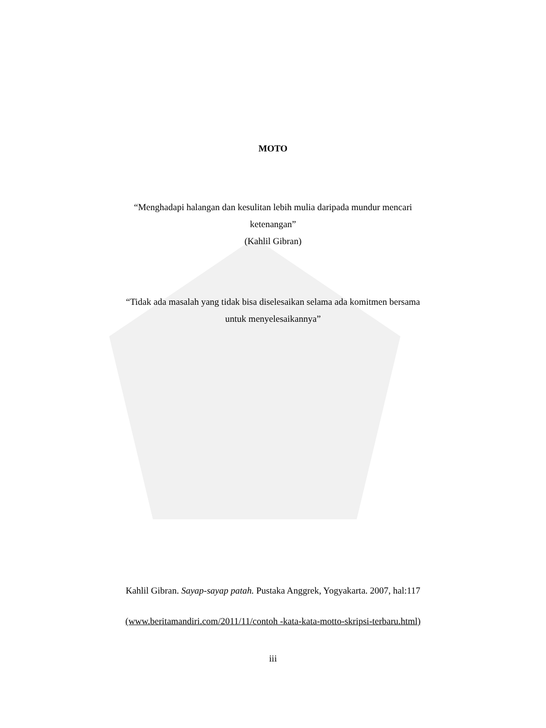MOTO
“Menghadapi halangan dan kesulitan lebih mulia daripada mundur mencari
ketenangan”
(Kahlil Gibran)
“Tidak ada masalah yang tidak bisa diselesaikan selama ada komitmen bersama
untuk menyelesaikannya”
Kahlil Gibran. Sayap-sayap patah. Pustaka Anggrek, Yogyakarta. 2007, hal:117
(www.beritamandiri.com/2011/11/contoh -kata-kata-motto-skripsi-terbaru.html)
iii